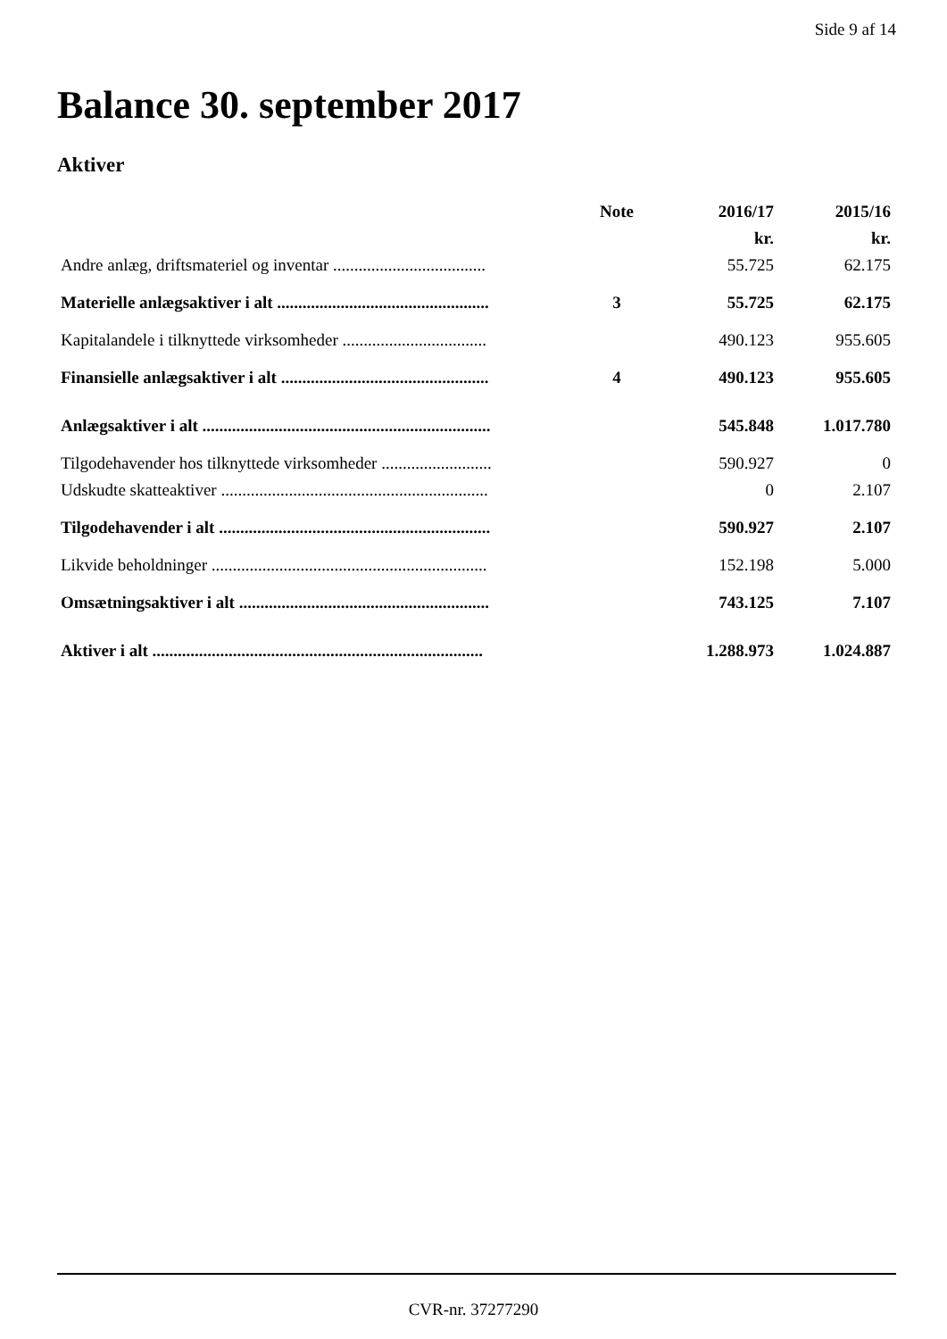Side 9 af 14
Balance 30. september 2017
Aktiver
| | Note | 2016/17 | 2015/16 |
| --- | --- | --- | --- |
| | | kr. | kr. |
| Andre anlæg, driftsmateriel og inventar .................................... | | 55.725 | 62.175 |
| Materielle anlægsaktiver i alt .................................................. | 3 | 55.725 | 62.175 |
| Kapitalandele i tilknyttede virksomheder .................................. | | 490.123 | 955.605 |
| Finansielle anlægsaktiver i alt ................................................. | 4 | 490.123 | 955.605 |
| Anlægsaktiver i alt .................................................................... | | 545.848 | 1.017.780 |
| Tilgodehavender hos tilknyttede virksomheder .......................... | | 590.927 | 0 |
| Udskudte skatteaktiver ............................................................... | | 0 | 2.107 |
| Tilgodehavender i alt ................................................................ | | 590.927 | 2.107 |
| Likvide beholdninger ................................................................. | | 152.198 | 5.000 |
| Omsætningsaktiver i alt ........................................................... | | 743.125 | 7.107 |
| Aktiver i alt .............................................................................. | | 1.288.973 | 1.024.887 |
CVR-nr. 37277290